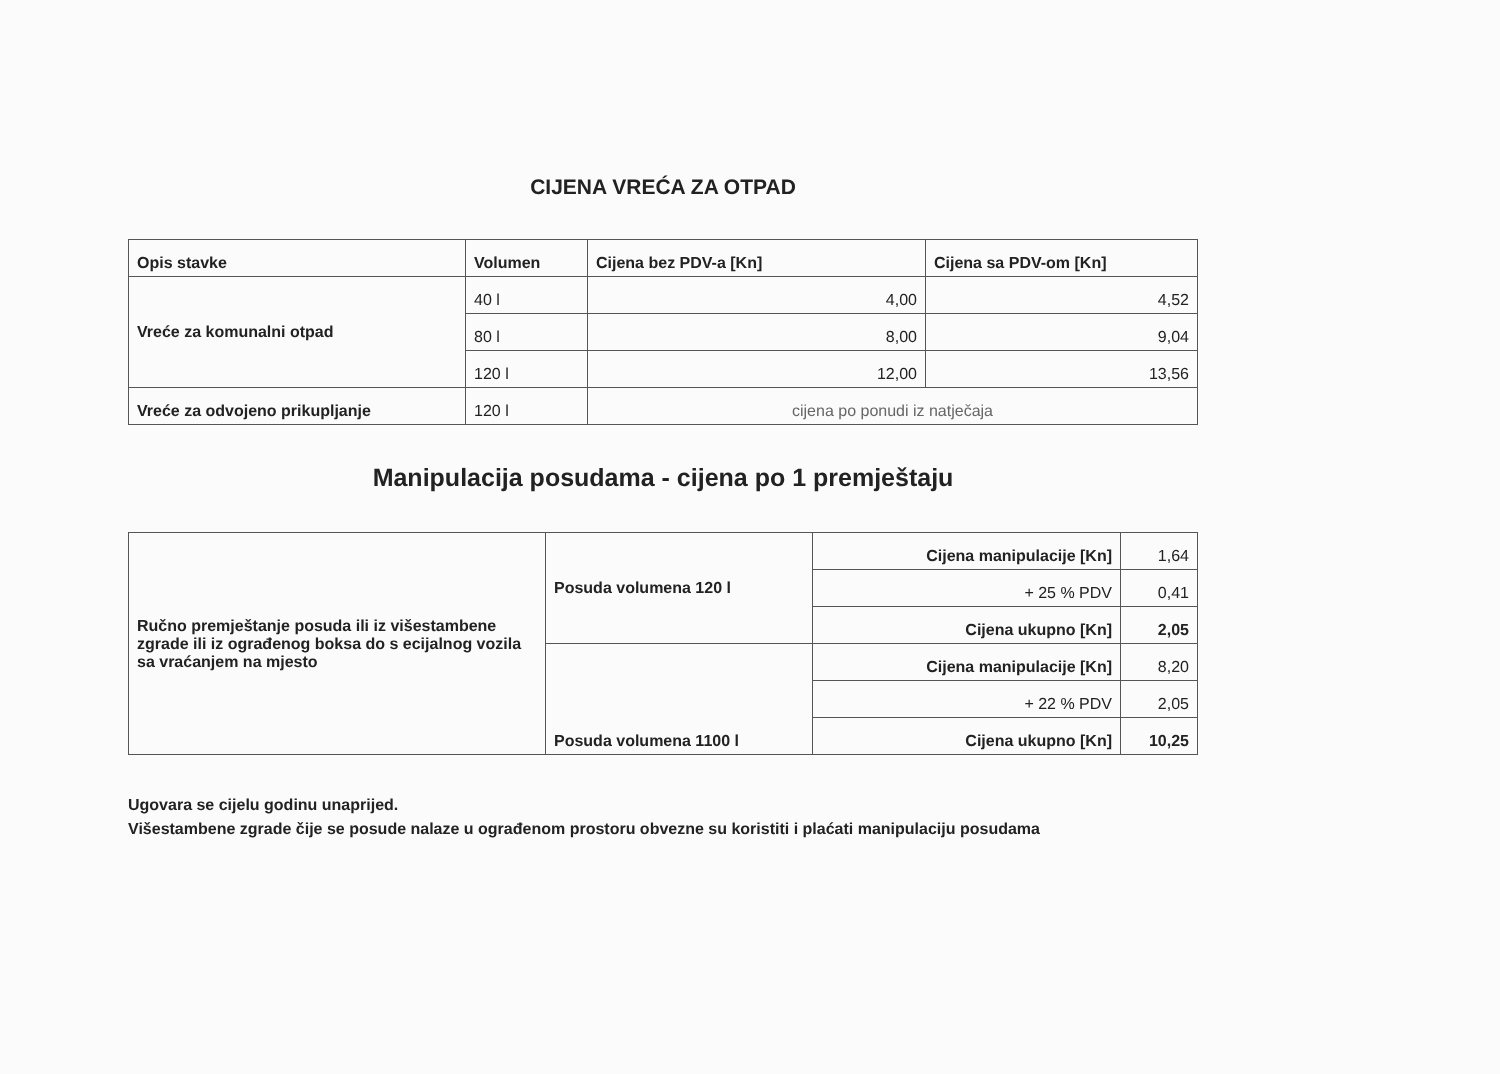CIJENA VREĆA ZA OTPAD
| Opis stavke | Volumen | Cijena bez PDV-a [Kn] | Cijena sa PDV-om [Kn] |
| --- | --- | --- | --- |
| Vreće za komunalni otpad | 40 l | 4,00 | 4,52 |
| | 80 l | 8,00 | 9,04 |
| | 120 l | 12,00 | 13,56 |
| Vreće za odvojeno prikupljanje | 120 l | cijena po ponudi iz natječaja | |
Manipulacija posudama - cijena po 1 premještaju
| Ručno premještanje posuda ili iz višestambene zgrade ili iz ograđenog boksa do s ecijalnog vozila sa vraćanjem na mjesto | Posuda volumena 120 l | Cijena manipulacije [Kn] | 1,64 |
| | | + 25 % PDV | 0,41 |
| | | Cijena ukupno [Kn] | 2,05 |
| | Posuda volumena 1100 l | Cijena manipulacije [Kn] | 8,20 |
| | | + 22 % PDV | 2,05 |
| | | Cijena ukupno [Kn] | 10,25 |
Ugovara se cijelu godinu unaprijed.
Višestambene zgrade čije se posude nalaze u ograđenom prostoru obvezne su koristiti i plaćati manipulaciju posudama